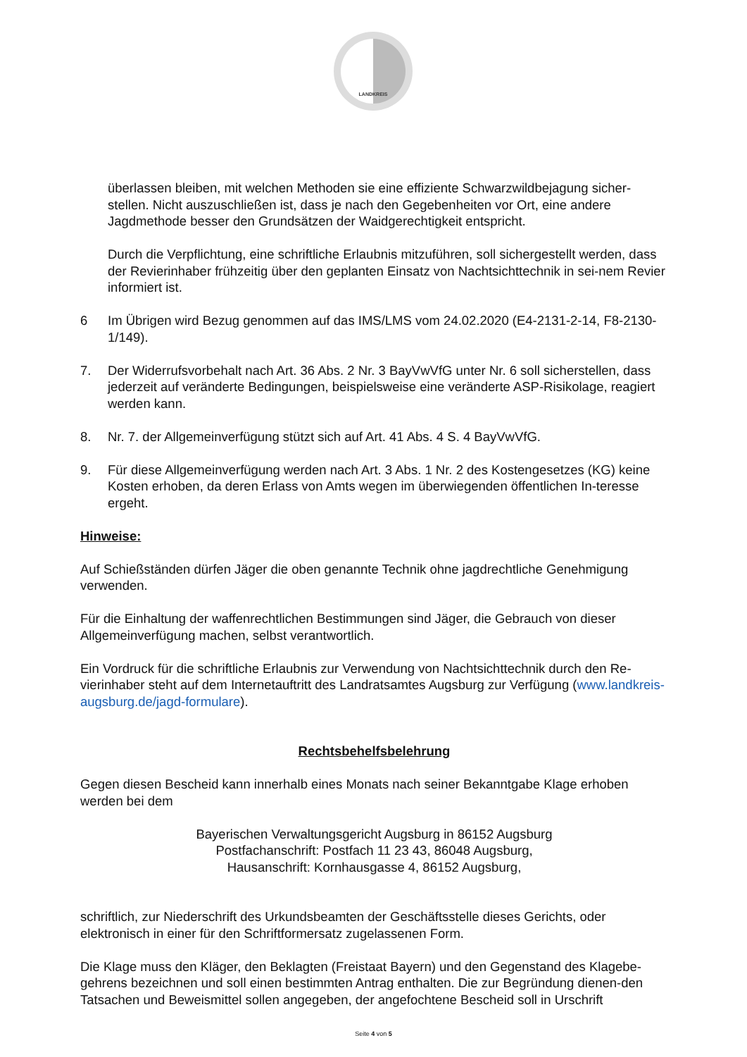LANDKREIS
überlassen bleiben, mit welchen Methoden sie eine effiziente Schwarzwildbejagung sicher-stellen. Nicht auszuschließen ist, dass je nach den Gegebenheiten vor Ort, eine andere Jagdmethode besser den Grundsätzen der Waidgerechtigkeit entspricht.
Durch die Verpflichtung, eine schriftliche Erlaubnis mitzuführen, soll sichergestellt werden, dass der Revierinhaber frühzeitig über den geplanten Einsatz von Nachtsichttechnik in sei-nem Revier informiert ist.
6 Im Übrigen wird Bezug genommen auf das IMS/LMS vom 24.02.2020 (E4-2131-2-14, F8-2130-1/149).
7. Der Widerrufsvorbehalt nach Art. 36 Abs. 2 Nr. 3 BayVwVfG unter Nr. 6 soll sicherstellen, dass jederzeit auf veränderte Bedingungen, beispielsweise eine veränderte ASP-Risikolage, reagiert werden kann.
8. Nr. 7. der Allgemeinverfügung stützt sich auf Art. 41 Abs. 4 S. 4 BayVwVfG.
9. Für diese Allgemeinverfügung werden nach Art. 3 Abs. 1 Nr. 2 des Kostengesetzes (KG) keine Kosten erhoben, da deren Erlass von Amts wegen im überwiegenden öffentlichen In-teresse ergeht.
Hinweise:
Auf Schießständen dürfen Jäger die oben genannte Technik ohne jagdrechtliche Genehmigung verwenden.
Für die Einhaltung der waffenrechtlichen Bestimmungen sind Jäger, die Gebrauch von dieser Allgemeinverfügung machen, selbst verantwortlich.
Ein Vordruck für die schriftliche Erlaubnis zur Verwendung von Nachtsichttechnik durch den Re-vierinhaber steht auf dem Internetauftritt des Landratsamtes Augsburg zur Verfügung (www.landkreis-augsburg.de/jagd-formulare).
Rechtsbehelfsbelehrung
Gegen diesen Bescheid kann innerhalb eines Monats nach seiner Bekanntgabe Klage erhoben werden bei dem
Bayerischen Verwaltungsgericht Augsburg in 86152 Augsburg
Postfachanschrift: Postfach 11 23 43, 86048 Augsburg,
Hausanschrift: Kornhausgasse 4, 86152 Augsburg,
schriftlich, zur Niederschrift des Urkundsbeamten der Geschäftsstelle dieses Gerichts, oder elektronisch in einer für den Schriftformersatz zugelassenen Form.
Die Klage muss den Kläger, den Beklagten (Freistaat Bayern) und den Gegenstand des Klagebe-gehrens bezeichnen und soll einen bestimmten Antrag enthalten. Die zur Begründung dienen-den Tatsachen und Beweismittel sollen angegeben, der angefochtene Bescheid soll in Urschrift
Seite 4 von 5